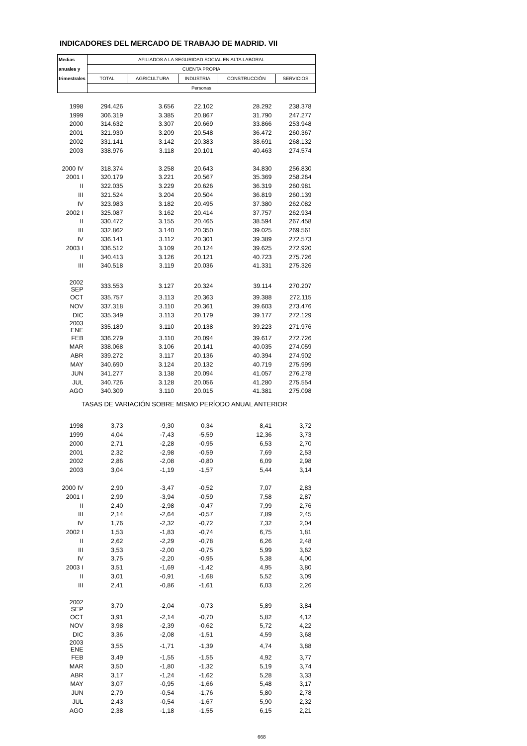INDICADORES DEL MERCADO DE TRABAJO DE MADRID. VII
| Medias | AFILIADOS A LA SEGURIDAD SOCIAL EN ALTA LABORAL | | | | |
| anuales y | CUENTA PROPIA | | | | |
| trimestrales | TOTAL | AGRICULTURA | INDUSTRIA | CONSTRUCCIÓN | SERVICIOS |
| | Personas | | | | |
| 1998 | 294.426 | 3.656 | 22.102 | 28.292 | 238.378 |
| 1999 | 306.319 | 3.385 | 20.867 | 31.790 | 247.277 |
| 2000 | 314.632 | 3.307 | 20.669 | 33.866 | 253.948 |
| 2001 | 321.930 | 3.209 | 20.548 | 36.472 | 260.367 |
| 2002 | 331.141 | 3.142 | 20.383 | 38.691 | 268.132 |
| 2003 | 338.976 | 3.118 | 20.101 | 40.463 | 274.574 |
| 2000 IV | 318.374 | 3.258 | 20.643 | 34.830 | 256.830 |
| 2001 I | 320.179 | 3.221 | 20.567 | 35.369 | 258.264 |
| II | 322.035 | 3.229 | 20.626 | 36.319 | 260.981 |
| III | 321.524 | 3.204 | 20.504 | 36.819 | 260.139 |
| IV | 323.983 | 3.182 | 20.495 | 37.380 | 262.082 |
| 2002 I | 325.087 | 3.162 | 20.414 | 37.757 | 262.934 |
| II | 330.472 | 3.155 | 20.465 | 38.594 | 267.458 |
| III | 332.862 | 3.140 | 20.350 | 39.025 | 269.561 |
| IV | 336.141 | 3.112 | 20.301 | 39.389 | 272.573 |
| 2003 I | 336.512 | 3.109 | 20.124 | 39.625 | 272.920 |
| II | 340.413 | 3.126 | 20.121 | 40.723 | 275.726 |
| III | 340.518 | 3.119 | 20.036 | 41.331 | 275.326 |
| 2002 SEP | 333.553 | 3.127 | 20.324 | 39.114 | 270.207 |
| OCT | 335.757 | 3.113 | 20.363 | 39.388 | 272.115 |
| NOV | 337.318 | 3.110 | 20.361 | 39.603 | 273.476 |
| DIC | 335.349 | 3.113 | 20.179 | 39.177 | 272.129 |
| 2003 ENE | 335.189 | 3.110 | 20.138 | 39.223 | 271.976 |
| FEB | 336.279 | 3.110 | 20.094 | 39.617 | 272.726 |
| MAR | 338.068 | 3.106 | 20.141 | 40.035 | 274.059 |
| ABR | 339.272 | 3.117 | 20.136 | 40.394 | 274.902 |
| MAY | 340.690 | 3.124 | 20.132 | 40.719 | 275.999 |
| JUN | 341.277 | 3.138 | 20.094 | 41.057 | 276.278 |
| JUL | 340.726 | 3.128 | 20.056 | 41.280 | 275.554 |
| AGO | 340.309 | 3.110 | 20.015 | 41.381 | 275.098 |
| TASAS DE VARIACIÓN SOBRE MISMO PERÍODO ANUAL ANTERIOR | | | | | |
| 1998 | 3,73 | -9,30 | 0,34 | 8,41 | 3,72 |
| 1999 | 4,04 | -7,43 | -5,59 | 12,36 | 3,73 |
| 2000 | 2,71 | -2,28 | -0,95 | 6,53 | 2,70 |
| 2001 | 2,32 | -2,98 | -0,59 | 7,69 | 2,53 |
| 2002 | 2,86 | -2,08 | -0,80 | 6,09 | 2,98 |
| 2003 | 3,04 | -1,19 | -1,57 | 5,44 | 3,14 |
| 2000 IV | 2,90 | -3,47 | -0,52 | 7,07 | 2,83 |
| 2001 I | 2,99 | -3,94 | -0,59 | 7,58 | 2,87 |
| II | 2,40 | -2,98 | -0,47 | 7,99 | 2,76 |
| III | 2,14 | -2,64 | -0,57 | 7,89 | 2,45 |
| IV | 1,76 | -2,32 | -0,72 | 7,32 | 2,04 |
| 2002 I | 1,53 | -1,83 | -0,74 | 6,75 | 1,81 |
| II | 2,62 | -2,29 | -0,78 | 6,26 | 2,48 |
| III | 3,53 | -2,00 | -0,75 | 5,99 | 3,62 |
| IV | 3,75 | -2,20 | -0,95 | 5,38 | 4,00 |
| 2003 I | 3,51 | -1,69 | -1,42 | 4,95 | 3,80 |
| II | 3,01 | -0,91 | -1,68 | 5,52 | 3,09 |
| III | 2,41 | -0,86 | -1,61 | 6,03 | 2,26 |
| 2002 SEP | 3,70 | -2,04 | -0,73 | 5,89 | 3,84 |
| OCT | 3,91 | -2,14 | -0,70 | 5,82 | 4,12 |
| NOV | 3,98 | -2,39 | -0,62 | 5,72 | 4,22 |
| DIC | 3,36 | -2,08 | -1,51 | 4,59 | 3,68 |
| 2003 ENE | 3,55 | -1,71 | -1,39 | 4,74 | 3,88 |
| FEB | 3,49 | -1,55 | -1,55 | 4,92 | 3,77 |
| MAR | 3,50 | -1,80 | -1,32 | 5,19 | 3,74 |
| ABR | 3,17 | -1,24 | -1,62 | 5,28 | 3,33 |
| MAY | 3,07 | -0,95 | -1,66 | 5,48 | 3,17 |
| JUN | 2,79 | -0,54 | -1,76 | 5,80 | 2,78 |
| JUL | 2,43 | -0,54 | -1,67 | 5,90 | 2,32 |
| AGO | 2,38 | -1,18 | -1,55 | 6,15 | 2,21 |
668